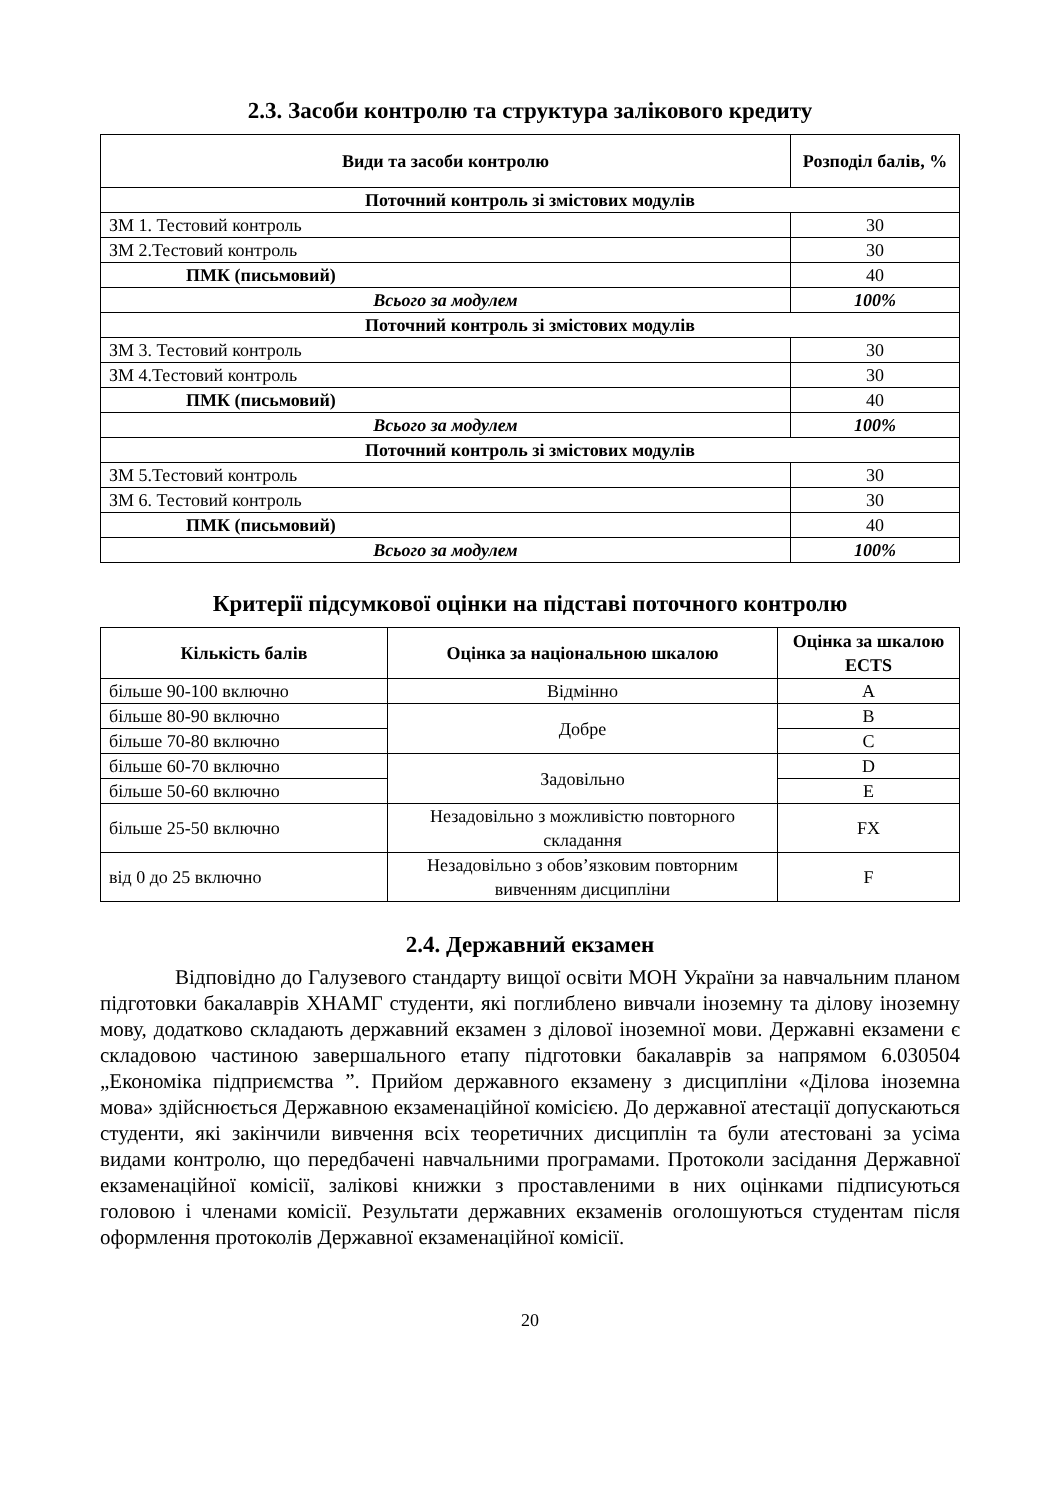2.3. Засоби контролю та структура залікового кредиту
| Види та засоби контролю | Розподіл балів, % |
| --- | --- |
| Поточний контроль зі змістових модулів | |
| ЗМ 1. Тестовий контроль | 30 |
| ЗМ 2.Тестовий контроль | 30 |
| ПМК (письмовий) | 40 |
| Всього за модулем | 100% |
| Поточний контроль зі змістових модулів | |
| ЗМ 3. Тестовий контроль | 30 |
| ЗМ 4.Тестовий контроль | 30 |
| ПМК (письмовий) | 40 |
| Всього за модулем | 100% |
| Поточний контроль зі змістових модулів | |
| ЗМ 5.Тестовий контроль | 30 |
| ЗМ 6. Тестовий контроль | 30 |
| ПМК (письмовий) | 40 |
| Всього за модулем | 100% |
Критерії підсумкової оцінки на підставі поточного контролю
| Кількість балів | Оцінка за національною шкалою | Оцінка за шкалою ECTS |
| --- | --- | --- |
| більше 90-100 включно | Відмінно | A |
| більше 80-90 включно | Добре | B |
| більше 70-80 включно | | C |
| більше 60-70 включно | Задовільно | D |
| більше 50-60 включно | | E |
| більше 25-50 включно | Незадовільно з можливістю повторного складання | FX |
| від 0 до 25 включно | Незадовільно з обов’язковим повторним вивченням дисципліни | F |
2.4. Державний екзамен
Відповідно до Галузевого стандарту вищої освіти МОН України за навчальним планом підготовки бакалаврів ХНАМГ студенти, які поглиблено вивчали іноземну та ділову іноземну мову, додатково складають державний екзамен з ділової іноземної мови. Державні екзамени є складовою частиною завершального етапу підготовки бакалаврів за напрямом 6.030504 „Економіка підприємства ”. Прийом державного екзамену з дисципліни «Ділова іноземна мова» здійснюється Державною екзаменаційної комісією. До державної атестації допускаються студенти, які закінчили вивчення всіх теоретичних дисциплін та були атестовані за усіма видами контролю, що передбачені навчальними програмами. Протоколи засідання Державної екзаменаційної комісії, залікові книжки з проставленими в них оцінками підписуються головою і членами комісії. Результати державних екзаменів оголошуються студентам після оформлення протоколів Державної екзаменаційної комісії.
20